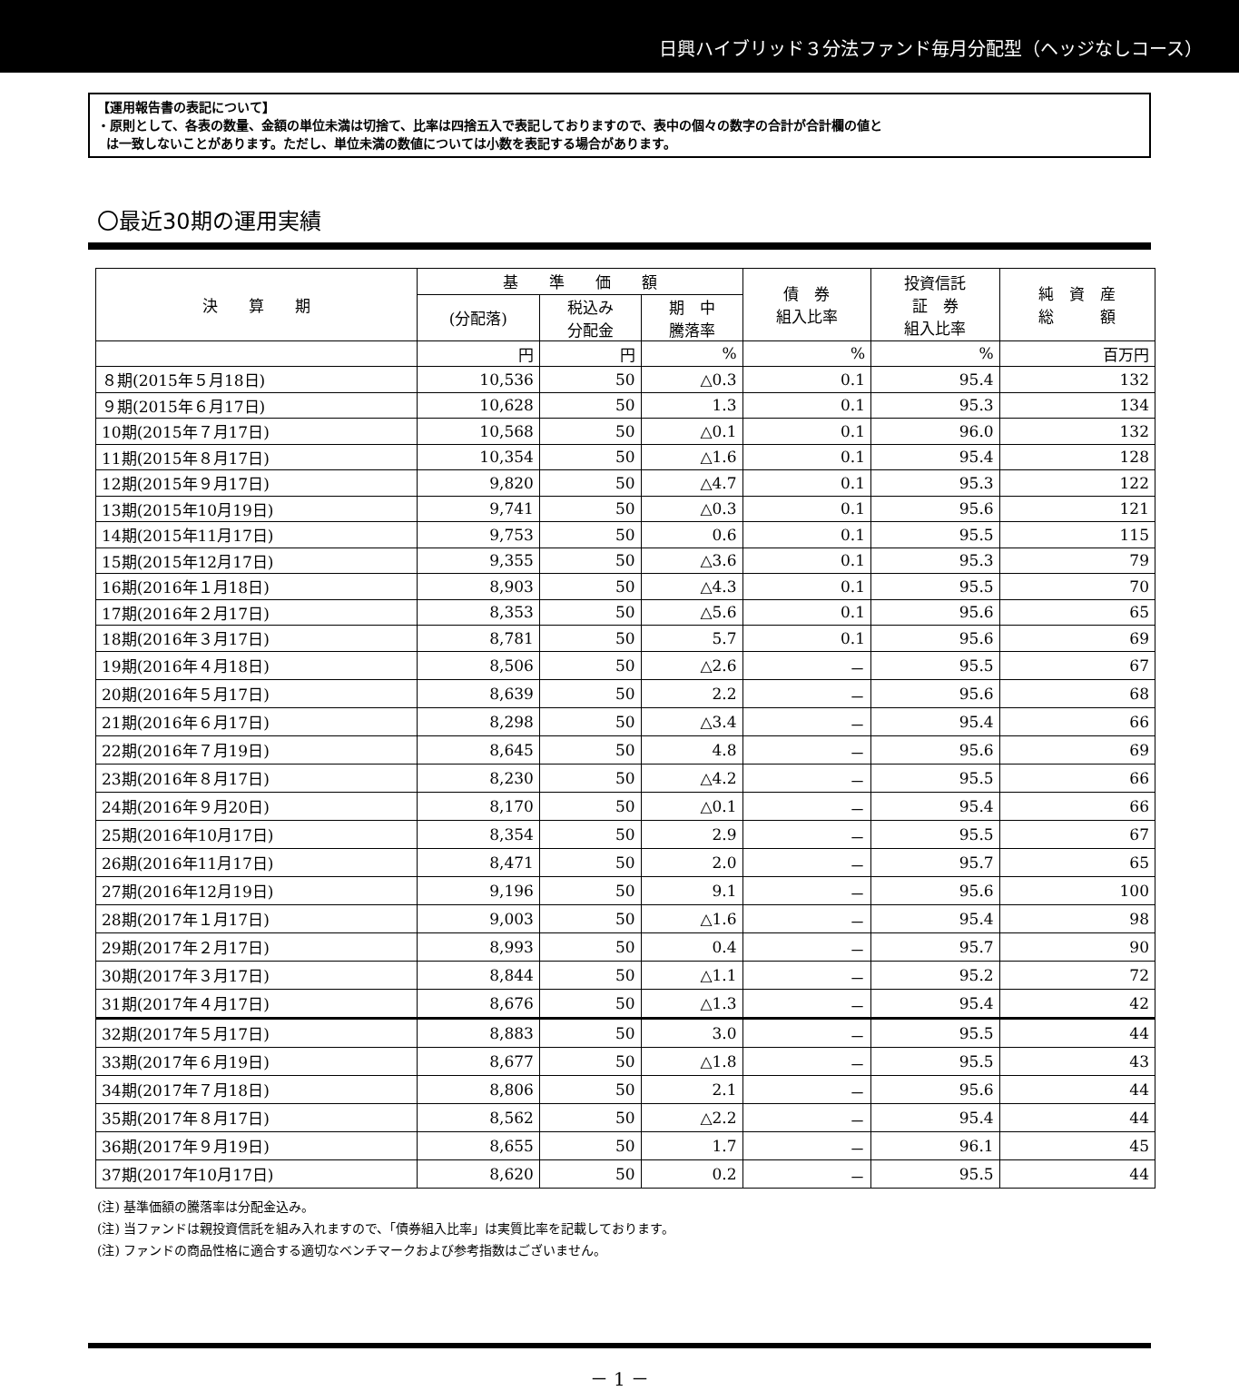日興ハイブリッド３分法ファンド毎月分配型（ヘッジなしコース）
【運用報告書の表記について】
・原則として、各表の数量、金額の単位未満は切捨て、比率は四捨五入で表記しておりますので、表中の個々の数字の合計が合計欄の値と
は一致しないことがあります。ただし、単位未満の数値については小数を表記する場合があります。
〇最近30期の運用実績
| 決 算 期 | 基 準 価 額 | | | 債 券 組入比率 | 投資信託 証 券 組入比率 | 純 資 産 総 額 |
| --- | --- | --- | --- | --- | --- | --- |
| | (分配落) | 税込み 分配金 | 期 中 騰落率 | | | |
| | 円 | 円 | % | % | % | 百万円 |
| ８期(2015年５月18日) | 10,536 | 50 | △0.3 | 0.1 | 95.4 | 132 |
| ９期(2015年６月17日) | 10,628 | 50 | 1.3 | 0.1 | 95.3 | 134 |
| 10期(2015年７月17日) | 10,568 | 50 | △0.1 | 0.1 | 96.0 | 132 |
| 11期(2015年８月17日) | 10,354 | 50 | △1.6 | 0.1 | 95.4 | 128 |
| 12期(2015年９月17日) | 9,820 | 50 | △4.7 | 0.1 | 95.3 | 122 |
| 13期(2015年10月19日) | 9,741 | 50 | △0.3 | 0.1 | 95.6 | 121 |
| 14期(2015年11月17日) | 9,753 | 50 | 0.6 | 0.1 | 95.5 | 115 |
| 15期(2015年12月17日) | 9,355 | 50 | △3.6 | 0.1 | 95.3 | 79 |
| 16期(2016年１月18日) | 8,903 | 50 | △4.3 | 0.1 | 95.5 | 70 |
| 17期(2016年２月17日) | 8,353 | 50 | △5.6 | 0.1 | 95.6 | 65 |
| 18期(2016年３月17日) | 8,781 | 50 | 5.7 | 0.1 | 95.6 | 69 |
| 19期(2016年４月18日) | 8,506 | 50 | △2.6 | － | 95.5 | 67 |
| 20期(2016年５月17日) | 8,639 | 50 | 2.2 | － | 95.6 | 68 |
| 21期(2016年６月17日) | 8,298 | 50 | △3.4 | － | 95.4 | 66 |
| 22期(2016年７月19日) | 8,645 | 50 | 4.8 | － | 95.6 | 69 |
| 23期(2016年８月17日) | 8,230 | 50 | △4.2 | － | 95.5 | 66 |
| 24期(2016年９月20日) | 8,170 | 50 | △0.1 | － | 95.4 | 66 |
| 25期(2016年10月17日) | 8,354 | 50 | 2.9 | － | 95.5 | 67 |
| 26期(2016年11月17日) | 8,471 | 50 | 2.0 | － | 95.7 | 65 |
| 27期(2016年12月19日) | 9,196 | 50 | 9.1 | － | 95.6 | 100 |
| 28期(2017年１月17日) | 9,003 | 50 | △1.6 | － | 95.4 | 98 |
| 29期(2017年２月17日) | 8,993 | 50 | 0.4 | － | 95.7 | 90 |
| 30期(2017年３月17日) | 8,844 | 50 | △1.1 | － | 95.2 | 72 |
| 31期(2017年４月17日) | 8,676 | 50 | △1.3 | － | 95.4 | 42 |
| 32期(2017年５月17日) | 8,883 | 50 | 3.0 | － | 95.5 | 44 |
| 33期(2017年６月19日) | 8,677 | 50 | △1.8 | － | 95.5 | 43 |
| 34期(2017年７月18日) | 8,806 | 50 | 2.1 | － | 95.6 | 44 |
| 35期(2017年８月17日) | 8,562 | 50 | △2.2 | － | 95.4 | 44 |
| 36期(2017年９月19日) | 8,655 | 50 | 1.7 | － | 96.1 | 45 |
| 37期(2017年10月17日) | 8,620 | 50 | 0.2 | － | 95.5 | 44 |
(注) 基準価額の騰落率は分配金込み。
(注) 当ファンドは親投資信託を組み入れますので、「債券組入比率」は実質比率を記載しております。
(注) ファンドの商品性格に適合する適切なベンチマークおよび参考指数はございません。
－ 1 －